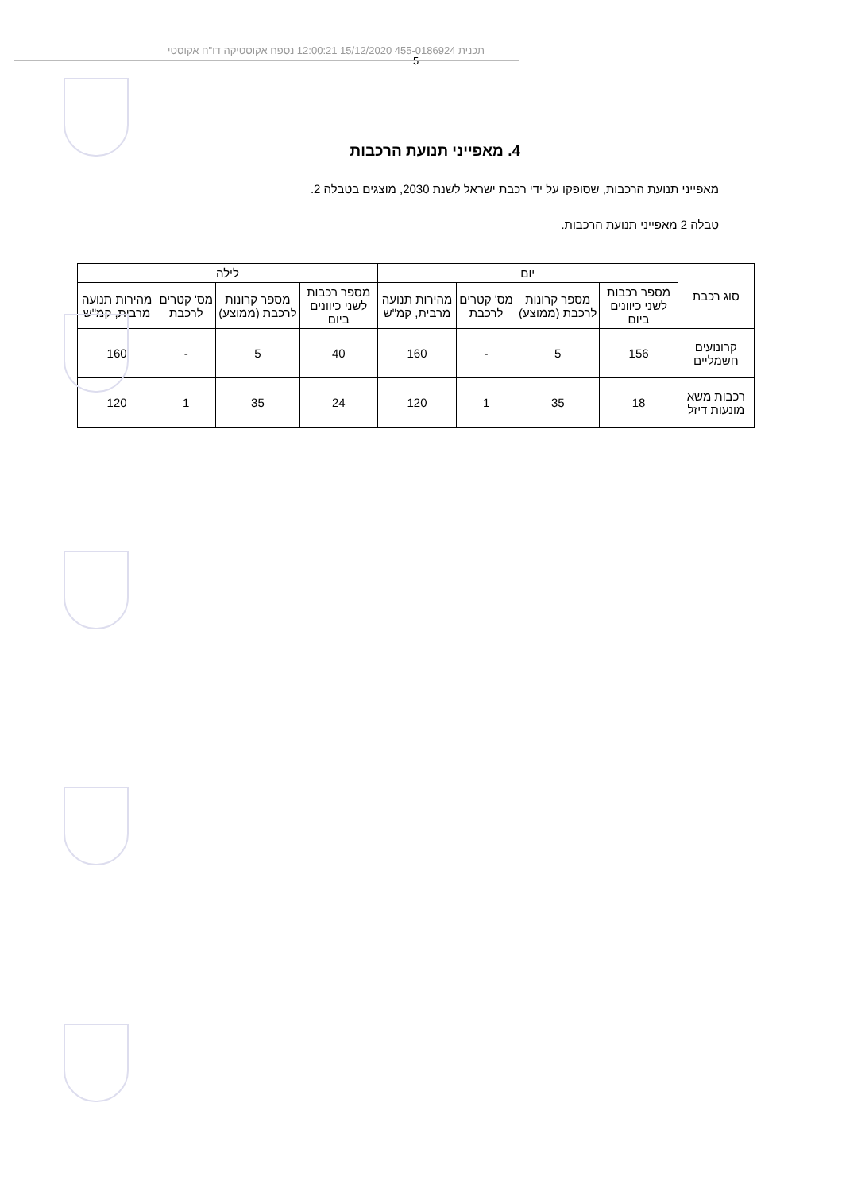תכנית 455-0186924 15/12/2020 12:00:21 נספח אקוסטיקה דו"ח אקוסטי
5
4. מאפייני תנועת הרכבות
מאפייני תנועת הרכבות, שסופקו על ידי רכבת ישראל לשנת 2030, מוצגים בטבלה 2.
טבלה 2 מאפייני תנועת הרכבות.
| סוג רכבת | יום | | | | לילה | | | |
| --- | --- | --- | --- | --- | --- | --- | --- | --- |
| | מספר רכבות לשני כיוונים ביום | מספר קרונות לרכבת (ממוצע) | מס' קטרים לרכבת | מהירות תנועה מרבית, קמ"ש | מספר רכבות לשני כיוונים ביום | מספר קרונות לרכבת (ממוצע) | מס' קטרים לרכבת | מהירות תנועה מרבית, קמ"ש |
| קרונועים חשמליים | 156 | 5 | - | 160 | 40 | 5 | - | 160 |
| רכבות משא מונעות דיזל | 18 | 35 | 1 | 120 | 24 | 35 | 1 | 120 |